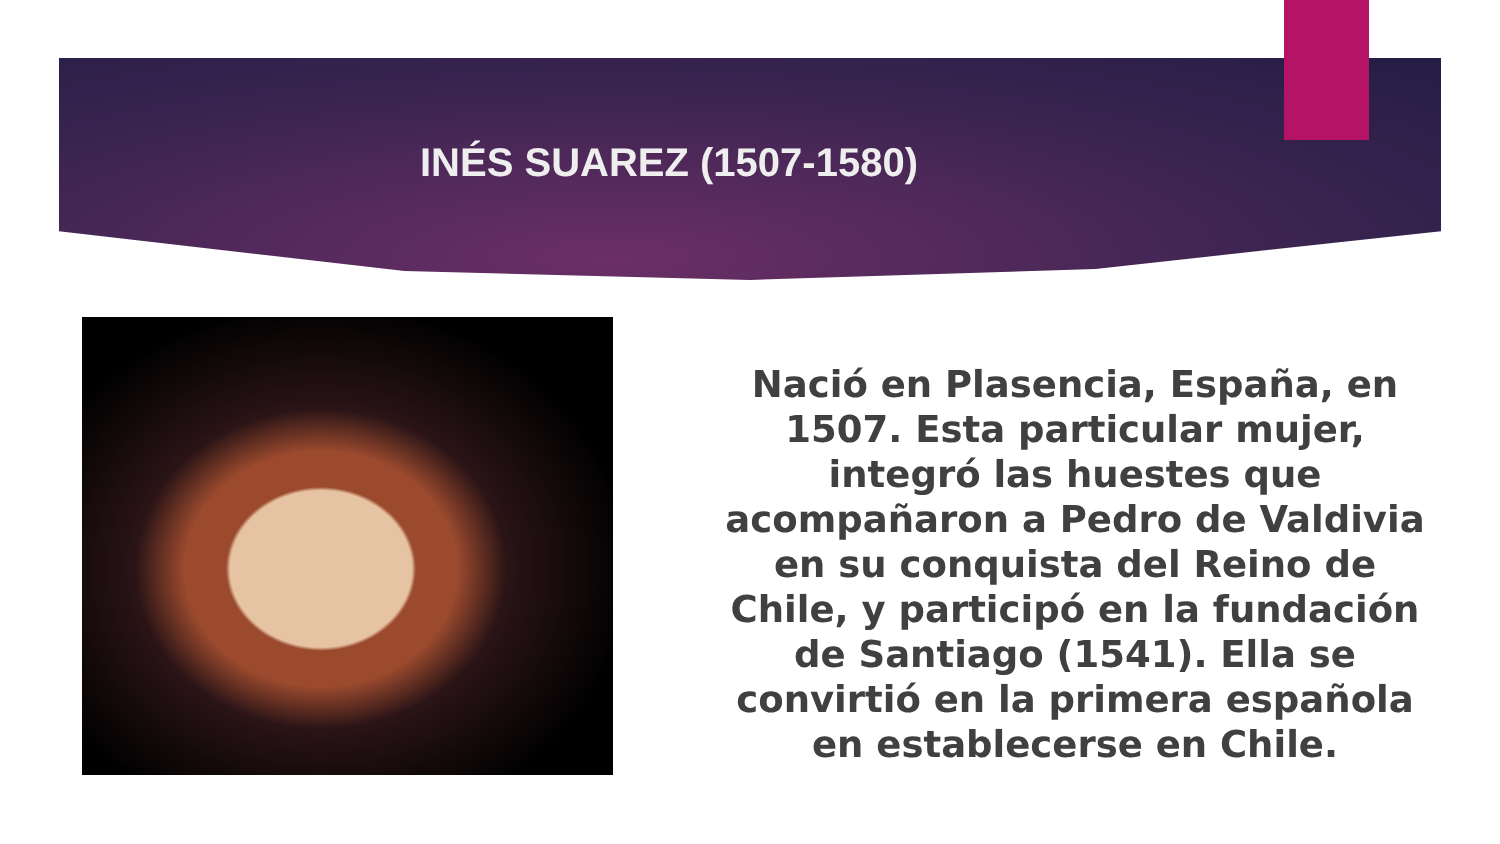INÉS SUAREZ (1507-1580)
Nació en Plasencia, España, en 1507. Esta particular mujer, integró las huestes que acompañaron a Pedro de Valdivia en su conquista del Reino de Chile, y participó en la fundación de Santiago (1541). Ella se convirtió en la primera española en establecerse en Chile.